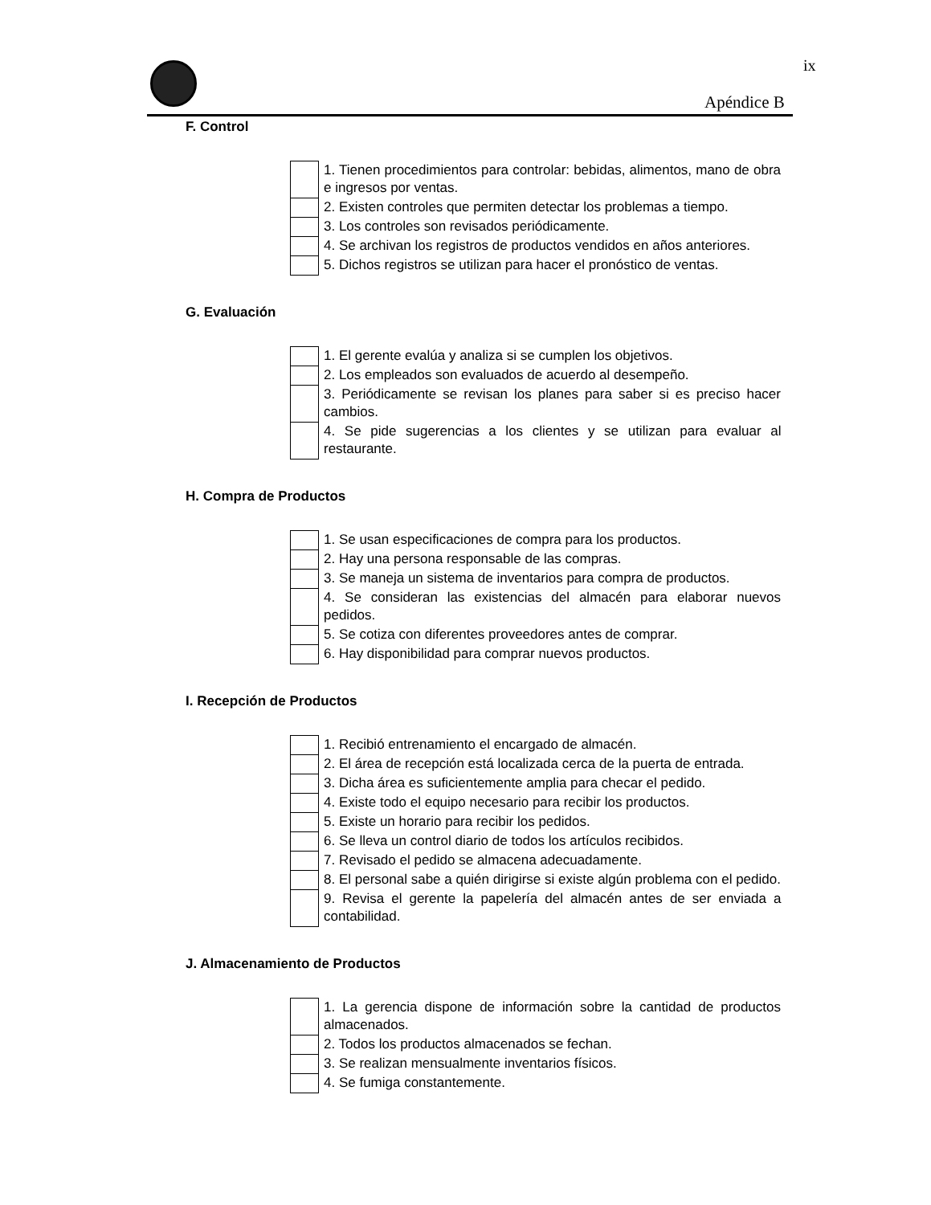ix
Apéndice B
F. Control
| | 1. Tienen procedimientos para controlar: bebidas, alimentos, mano de obra e ingresos por ventas. |
| | 2. Existen controles que permiten detectar los problemas a tiempo. |
| | 3. Los controles son revisados periódicamente. |
| | 4. Se archivan los registros de productos vendidos en años anteriores. |
| | 5. Dichos registros se utilizan para hacer el pronóstico de ventas. |
G. Evaluación
| | 1. El gerente evalúa y analiza si se cumplen los objetivos. |
| | 2. Los empleados son evaluados de acuerdo al desempeño. |
| | 3. Periódicamente se revisan los planes para saber si es preciso hacer cambios. |
| | 4. Se pide sugerencias a los clientes y se utilizan para evaluar al restaurante. |
H. Compra de Productos
| | 1. Se usan especificaciones de compra para los productos. |
| | 2. Hay una persona responsable de las compras. |
| | 3. Se maneja un sistema de inventarios para compra de productos. |
| | 4. Se consideran las existencias del almacén para elaborar nuevos pedidos. |
| | 5. Se cotiza con diferentes proveedores antes de comprar. |
| | 6. Hay disponibilidad para comprar nuevos productos. |
I. Recepción de Productos
| | 1. Recibió entrenamiento el encargado de almacén. |
| | 2. El área de recepción está localizada cerca de la puerta de entrada. |
| | 3. Dicha área es suficientemente amplia para checar el pedido. |
| | 4. Existe todo el equipo necesario para recibir los productos. |
| | 5. Existe un horario para recibir los pedidos. |
| | 6. Se lleva un control diario de todos los artículos recibidos. |
| | 7. Revisado el pedido se almacena adecuadamente. |
| | 8. El personal sabe a quién dirigirse si existe algún problema con el pedido. |
| | 9. Revisa el gerente la papelería del almacén antes de ser enviada a contabilidad. |
J. Almacenamiento de Productos
| | 1. La gerencia dispone de información sobre la cantidad de productos almacenados. |
| | 2. Todos los productos almacenados se fechan. |
| | 3. Se realizan mensualmente inventarios físicos. |
| | 4. Se fumiga constantemente. |